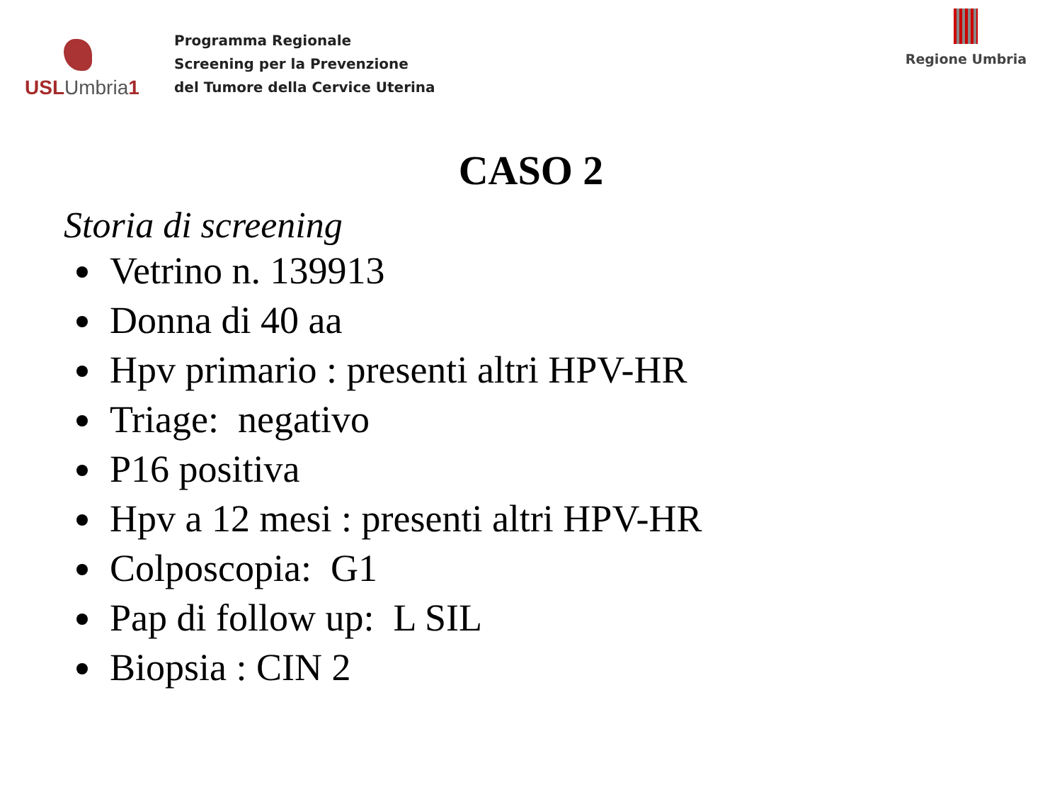USL Umbria 1
Programma Regionale
Screening per la Prevenzione
del Tumore della Cervice Uterina
Regione Umbria
CASO 2
Storia di screening
Vetrino n. 139913
Donna di 40 aa
Hpv primario : presenti altri HPV-HR
Triage: negativo
P16 positiva
Hpv a 12 mesi : presenti altri HPV-HR
Colposcopia: G1
Pap di follow up: L SIL
Biopsia : CIN 2